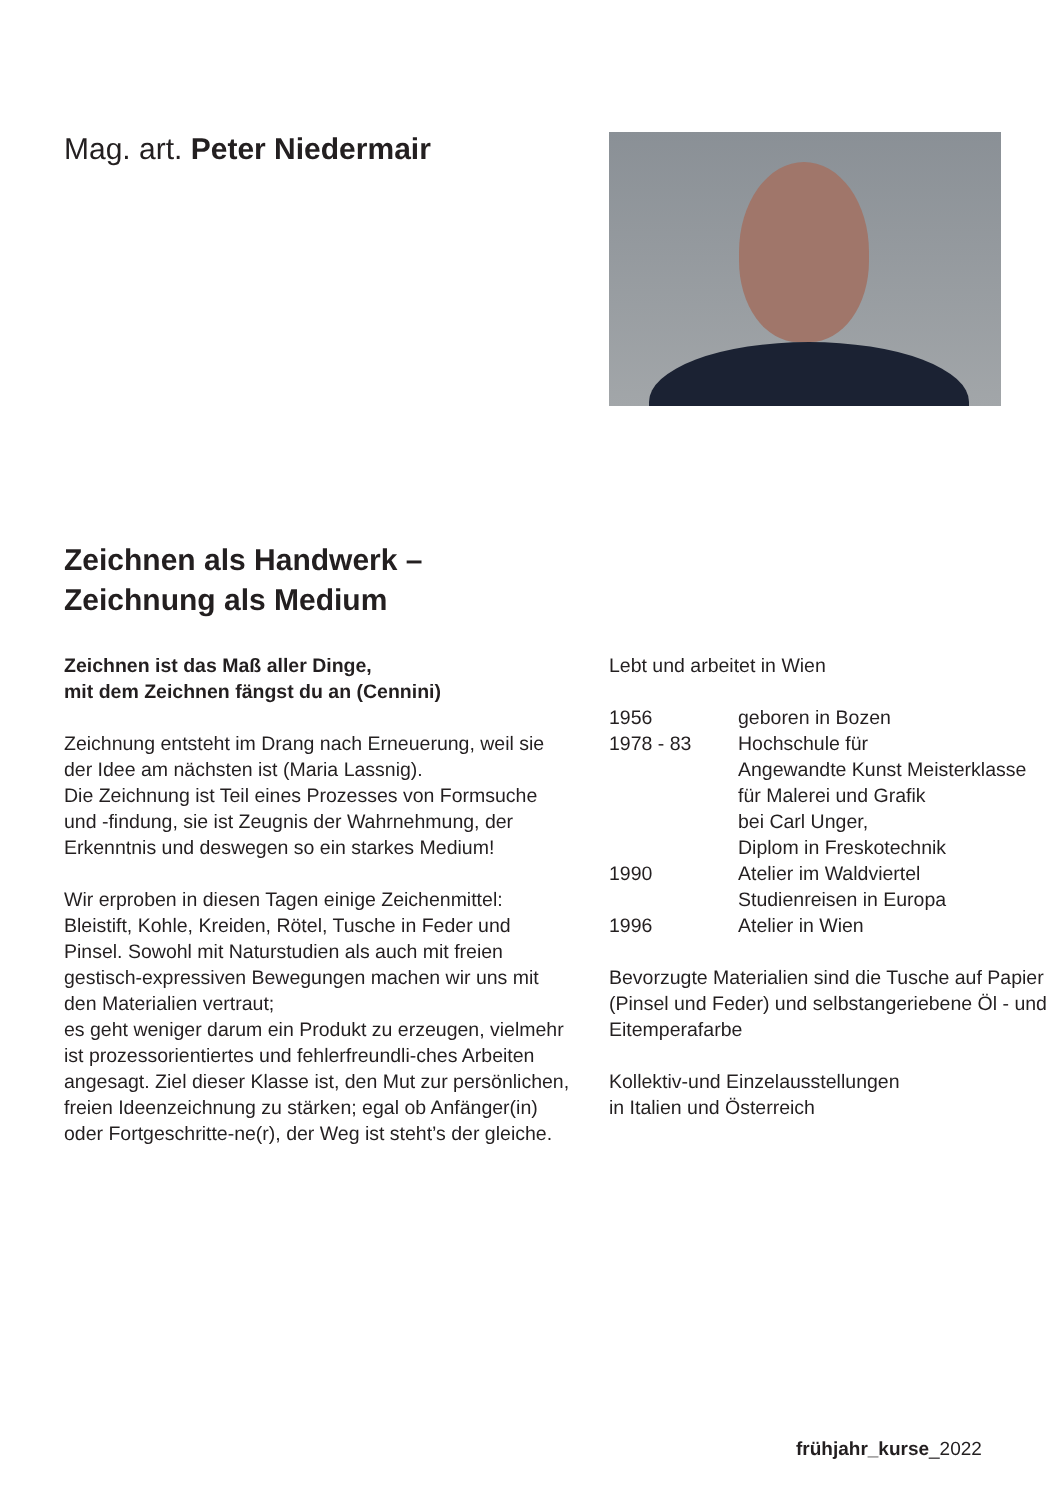Mag. art. Peter Niedermair
Zeichnen als Handwerk –
Zeichnung als Medium
Zeichnen ist das Maß aller Dinge,
mit dem Zeichnen fängst du an (Cennini)
Zeichnung entsteht im Drang nach Erneuerung, weil sie der Idee am nächsten ist (Maria Lassnig).
Die Zeichnung ist Teil eines Prozesses von Formsuche und -findung, sie ist Zeugnis der Wahrnehmung, der Erkenntnis und deswegen so ein starkes Medium!
Wir erproben in diesen Tagen einige Zeichenmittel: Bleistift, Kohle, Kreiden, Rötel, Tusche in Feder und Pinsel. Sowohl mit Naturstudien als auch mit freien gestisch-expressiven Bewegungen machen wir uns mit den Materialien vertraut;
es geht weniger darum ein Produkt zu erzeugen, vielmehr ist prozessorientiertes und fehlerfreundli-ches Arbeiten angesagt. Ziel dieser Klasse ist, den Mut zur persönlichen, freien Ideenzeichnung zu stärken; egal ob Anfänger(in) oder Fortgeschritte-ne(r), der Weg ist steht’s der gleiche.
Lebt und arbeitet in Wien
1956 geboren in Bozen
1978 - 83 Hochschule für
Angewandte Kunst Meisterklasse
für Malerei und Grafik
bei Carl Unger,
Diplom in Freskotechnik
1990 Atelier im Waldviertel
Studienreisen in Europa
1996 Atelier in Wien
Bevorzugte Materialien sind die Tusche auf Papier (Pinsel und Feder) und selbstangeriebene Öl - und Eitemperafarbe
Kollektiv-und Einzelausstellungen
in Italien und Österreich
frühjahr_kurse_2022